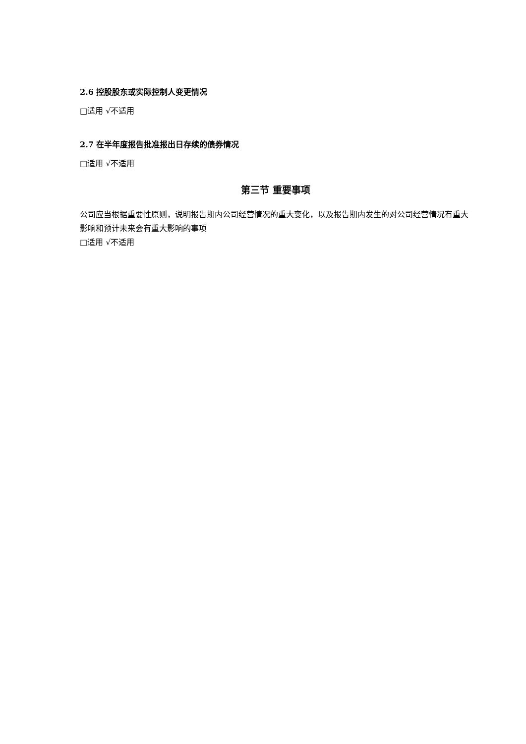2.6 控股股东或实际控制人变更情况
□适用 √不适用
2.7 在半年度报告批准报出日存续的债券情况
□适用 √不适用
第三节 重要事项
公司应当根据重要性原则，说明报告期内公司经营情况的重大变化，以及报告期内发生的对公司经营情况有重大影响和预计未来会有重大影响的事项
□适用 √不适用